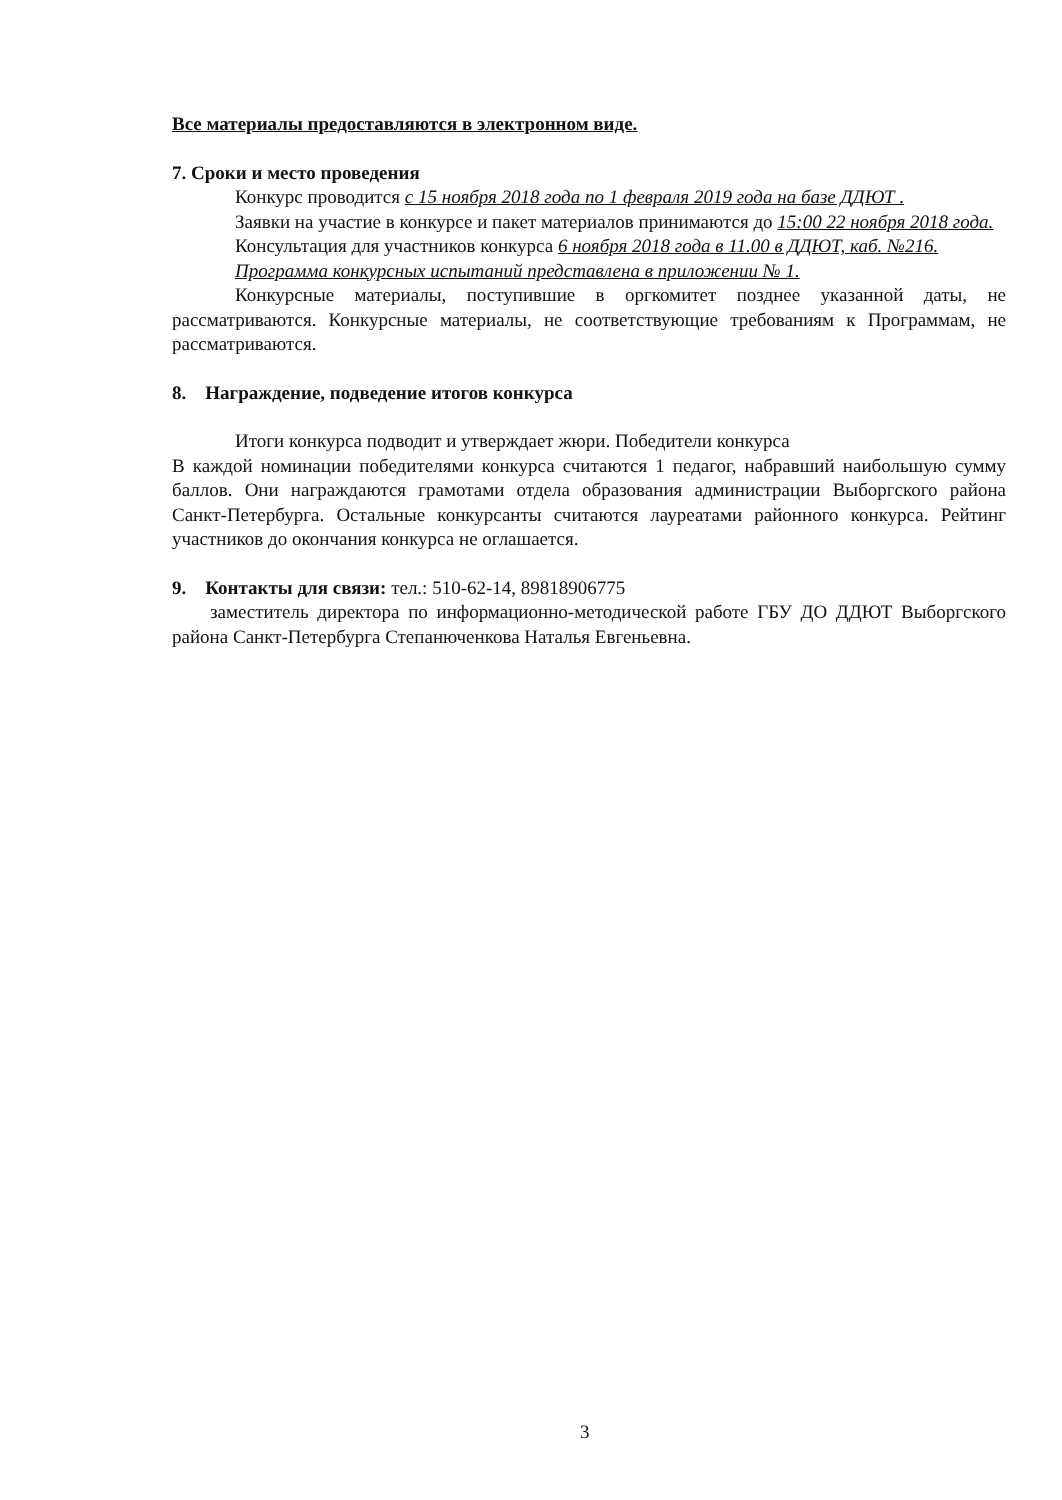Все материалы предоставляются в электронном виде.
7. Сроки и место проведения
Конкурс проводится с 15 ноября 2018 года по 1 февраля 2019 года на базе ДДЮТ .
Заявки на участие в конкурсе и пакет материалов принимаются до 15:00 22 ноября 2018 года.
Консультация для участников конкурса 6 ноября 2018 года в 11.00 в ДДЮТ, каб. №216.
Программа конкурсных испытаний представлена в приложении № 1.
Конкурсные материалы, поступившие в оргкомитет позднее указанной даты, не рассматриваются. Конкурсные материалы, не соответствующие требованиям к Программам, не рассматриваются.
8. Награждение, подведение итогов конкурса
Итоги конкурса подводит и утверждает жюри. Победители конкурса
В каждой номинации победителями конкурса считаются 1 педагог, набравший наибольшую сумму баллов. Они награждаются грамотами отдела образования администрации Выборгского района Санкт-Петербурга. Остальные конкурсанты считаются лауреатами районного конкурса. Рейтинг участников до окончания конкурса не оглашается.
9. Контакты для связи: тел.: 510-62-14, 89818906775
заместитель директора по информационно-методической работе ГБУ ДО ДДЮТ Выборгского района Санкт-Петербурга Степанюченкова Наталья Евгеньевна.
3